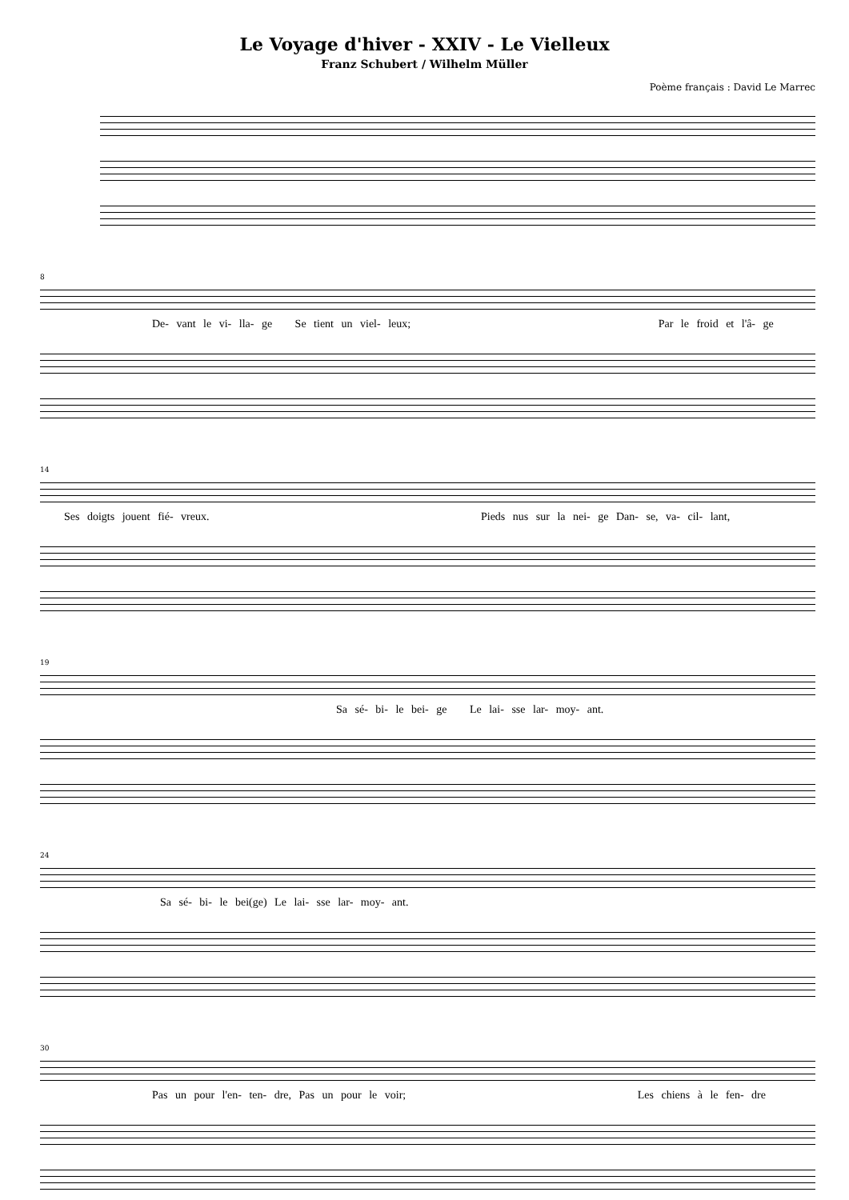Le Voyage d'hiver - XXIV - Le Vielleux
Franz Schubert / Wilhelm Müller
Poème français : David Le Marrec
8
De- vant le vi- lla- ge Se tient un viel- leux; Par le froid et l'â- ge
14
Ses doigts jouent fié- vreux. Pieds nus sur la nei- ge Dan- se, va- cil- lant,
19
Sa sé- bi- le bei- ge Le lai- sse lar- moy- ant.
24
Sa sé- bi- le bei(ge) Le lai- sse lar- moy- ant.
30
Pas un pour l'en- ten- dre, Pas un pour le voir; Les chiens à le fen- dre